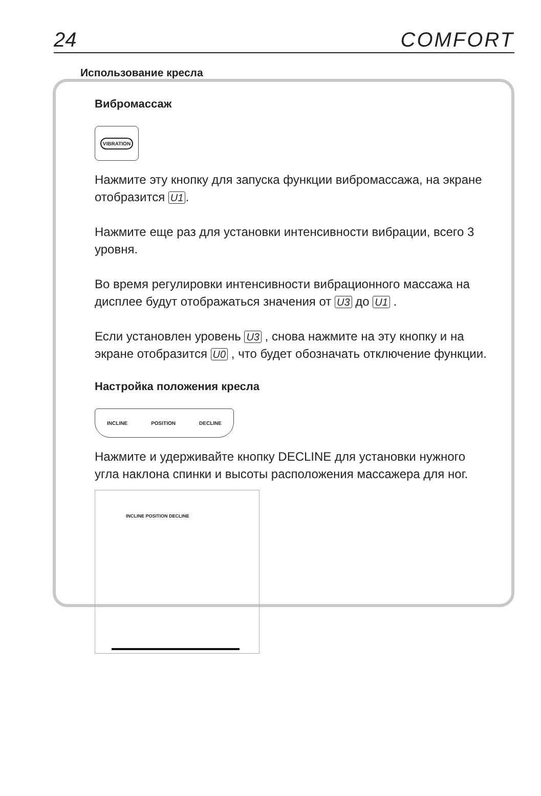24 COMFORT
Использование кресла
Вибромассаж
VIBRATION
Нажмите эту кнопку для запуска функции вибромассажа, на экране отобразится U1.
Нажмите еще раз для установки интенсивности вибрации, всего 3 уровня.
Во время регулировки интенсивности вибрационного массажа на дисплее будут отображаться значения от U3 до U1 .
Если установлен уровень U3 , снова нажмите на эту кнопку и на экране отобразится U0 , что будет обозначать отключение функции.
Настройка положения кресла
INCLINE POSITION DECLINE
Нажмите и удерживайте кнопку DECLINE для установки нужного угла наклона спинки и высоты расположения массажера для ног.
INCLINE POSITION DECLINE